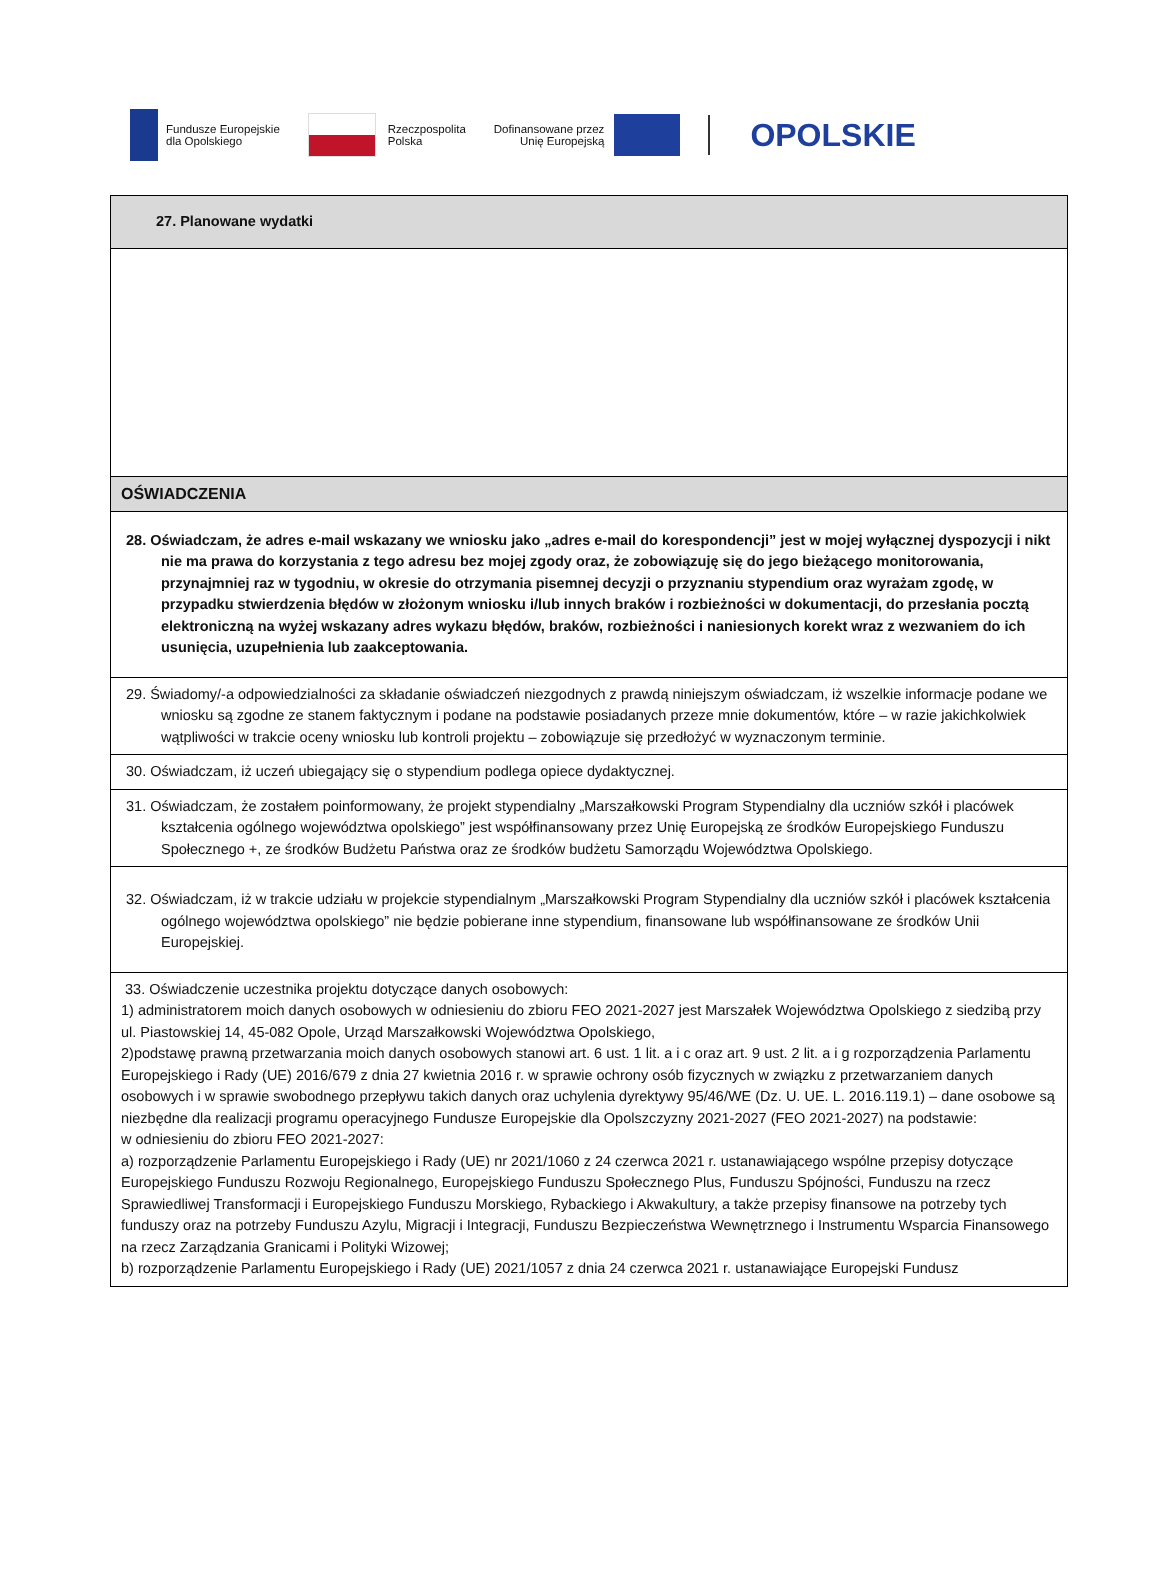Fundusze Europejskie
dla Opolskiego
Rzeczpospolita
Polska
Dofinansowane przez
Unię Europejską
OPOLSKIE
| 27. Planowane wydatki |
| OŚWIADCZENIA |
| 28. Oświadczam, że adres e-mail wskazany we wniosku jako „adres e-mail do korespondencji” jest w mojej wyłącznej dyspozycji i nikt nie ma prawa do korzystania z tego adresu bez mojej zgody oraz, że zobowiązuję się do jego bieżącego monitorowania, przynajmniej raz w tygodniu, w okresie do otrzymania pisemnej decyzji o przyznaniu stypendium oraz wyrażam zgodę, w przypadku stwierdzenia błędów w złożonym wniosku i/lub innych braków i rozbieżności w dokumentacji, do przesłania pocztą elektroniczną na wyżej wskazany adres wykazu błędów, braków, rozbieżności i naniesionych korekt wraz z wezwaniem do ich usunięcia, uzupełnienia lub zaakceptowania. |
| 29. Świadomy/-a odpowiedzialności za składanie oświadczeń niezgodnych z prawdą niniejszym oświadczam, iż wszelkie informacje podane we wniosku są zgodne ze stanem faktycznym i podane na podstawie posiadanych przeze mnie dokumentów, które – w razie jakichkolwiek wątpliwości w trakcie oceny wniosku lub kontroli projektu – zobowiązuje się przedłożyć w wyznaczonym terminie. |
| 30. Oświadczam, iż uczeń ubiegający się o stypendium podlega opiece dydaktycznej. |
| 31. Oświadczam, że zostałem poinformowany, że projekt stypendialny „Marszałkowski Program Stypendialny dla uczniów szkół i placówek kształcenia ogólnego województwa opolskiego” jest współfinansowany przez Unię Europejską ze środków Europejskiego Funduszu Społecznego +, ze środków Budżetu Państwa oraz ze środków budżetu Samorządu Województwa Opolskiego. |
| 32. Oświadczam, iż w trakcie udziału w projekcie stypendialnym „Marszałkowski Program Stypendialny dla uczniów szkół i placówek kształcenia ogólnego województwa opolskiego” nie będzie pobierane inne stypendium, finansowane lub współfinansowane ze środków Unii Europejskiej. |
| 33. Oświadczenie uczestnika projektu dotyczące danych osobowych: 1) administratorem moich danych osobowych w odniesieniu do zbioru FEO 2021-2027 jest Marszałek Województwa Opolskiego z siedzibą przy ul. Piastowskiej 14, 45-082 Opole, Urząd Marszałkowski Województwa Opolskiego, 2)podstawę prawną przetwarzania moich danych osobowych stanowi art. 6 ust. 1 lit. a i c oraz art. 9 ust. 2 lit. a i g rozporządzenia Parlamentu Europejskiego i Rady (UE) 2016/679 z dnia 27 kwietnia 2016 r. w sprawie ochrony osób fizycznych w związku z przetwarzaniem danych osobowych i w sprawie swobodnego przepływu takich danych oraz uchylenia dyrektywy 95/46/WE (Dz. U. UE. L. 2016.119.1) – dane osobowe są niezbędne dla realizacji programu operacyjnego Fundusze Europejskie dla Opolszczyzny 2021-2027 (FEO 2021-2027) na podstawie: w odniesieniu do zbioru FEO 2021-2027: a) rozporządzenie Parlamentu Europejskiego i Rady (UE) nr 2021/1060 z 24 czerwca 2021 r. ustanawiającego wspólne przepisy dotyczące Europejskiego Funduszu Rozwoju Regionalnego, Europejskiego Funduszu Społecznego Plus, Funduszu Spójności, Funduszu na rzecz Sprawiedliwej Transformacji i Europejskiego Funduszu Morskiego, Rybackiego i Akwakultury, a także przepisy finansowe na potrzeby tych funduszy oraz na potrzeby Funduszu Azylu, Migracji i Integracji, Funduszu Bezpieczeństwa Wewnętrznego i Instrumentu Wsparcia Finansowego na rzecz Zarządzania Granicami i Polityki Wizowej; b) rozporządzenie Parlamentu Europejskiego i Rady (UE) 2021/1057 z dnia 24 czerwca 2021 r. ustanawiające Europejski Fundusz |